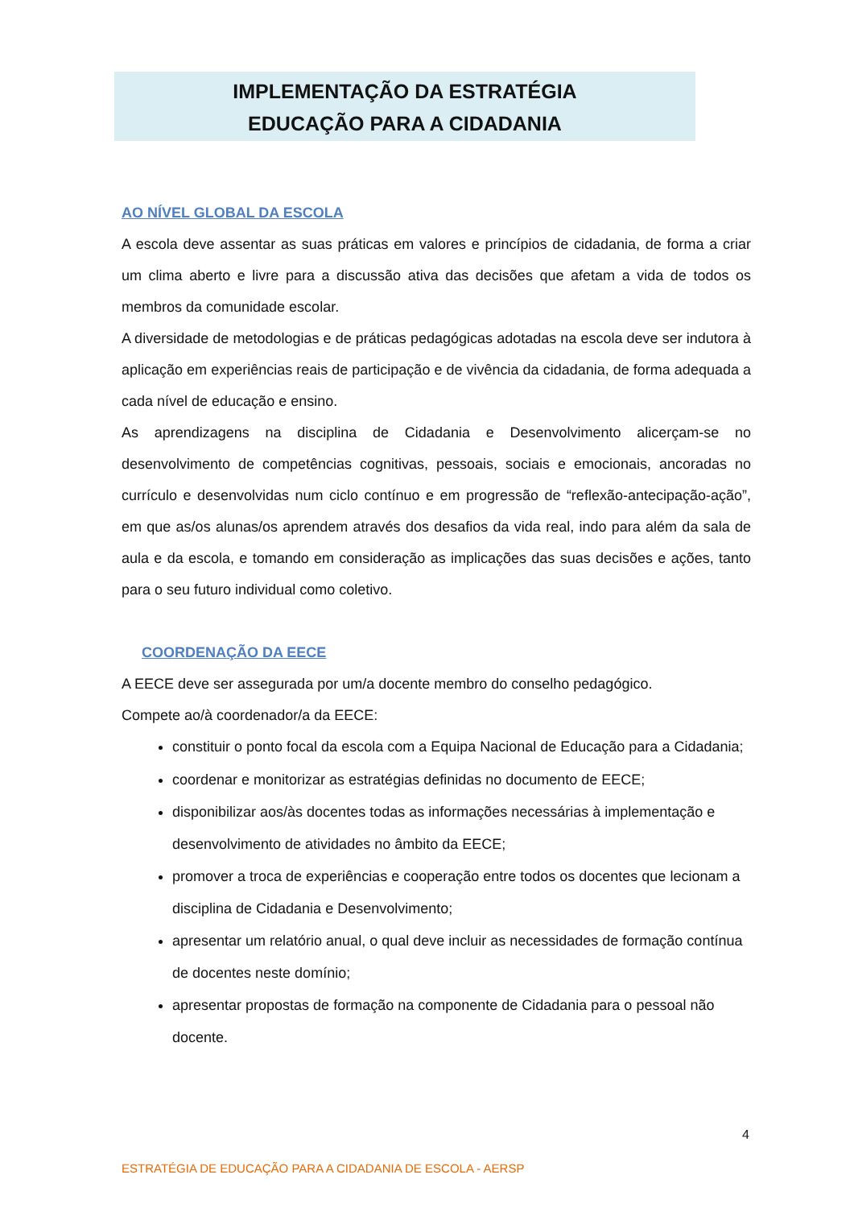IMPLEMENTAÇÃO DA ESTRATÉGIA
EDUCAÇÃO PARA A CIDADANIA
AO NÍVEL GLOBAL DA ESCOLA
A escola deve assentar as suas práticas em valores e princípios de cidadania, de forma a criar um clima aberto e livre para a discussão ativa das decisões que afetam a vida de todos os membros da comunidade escolar.
A diversidade de metodologias e de práticas pedagógicas adotadas na escola deve ser indutora à aplicação em experiências reais de participação e de vivência da cidadania, de forma adequada a cada nível de educação e ensino.
As aprendizagens na disciplina de Cidadania e Desenvolvimento alicerçam-se no desenvolvimento de competências cognitivas, pessoais, sociais e emocionais, ancoradas no currículo e desenvolvidas num ciclo contínuo e em progressão de “reflexão-antecipação-ação”, em que as/os alunas/os aprendem através dos desafios da vida real, indo para além da sala de aula e da escola, e tomando em consideração as implicações das suas decisões e ações, tanto para o seu futuro individual como coletivo.
COORDENAÇÃO DA EECE
A EECE deve ser assegurada por um/a docente membro do conselho pedagógico.
Compete ao/à coordenador/a da EECE:
constituir o ponto focal da escola com a Equipa Nacional de Educação para a Cidadania;
coordenar e monitorizar as estratégias definidas no documento de EECE;
disponibilizar aos/às docentes todas as informações necessárias à implementação e desenvolvimento de atividades no âmbito da EECE;
promover a troca de experiências e cooperação entre todos os docentes que lecionam a disciplina de Cidadania e Desenvolvimento;
apresentar um relatório anual, o qual deve incluir as necessidades de formação contínua de docentes neste domínio;
apresentar propostas de formação na componente de Cidadania para o pessoal não docente.
4
ESTRATÉGIA DE EDUCAÇÃO PARA A CIDADANIA DE ESCOLA - AERSP